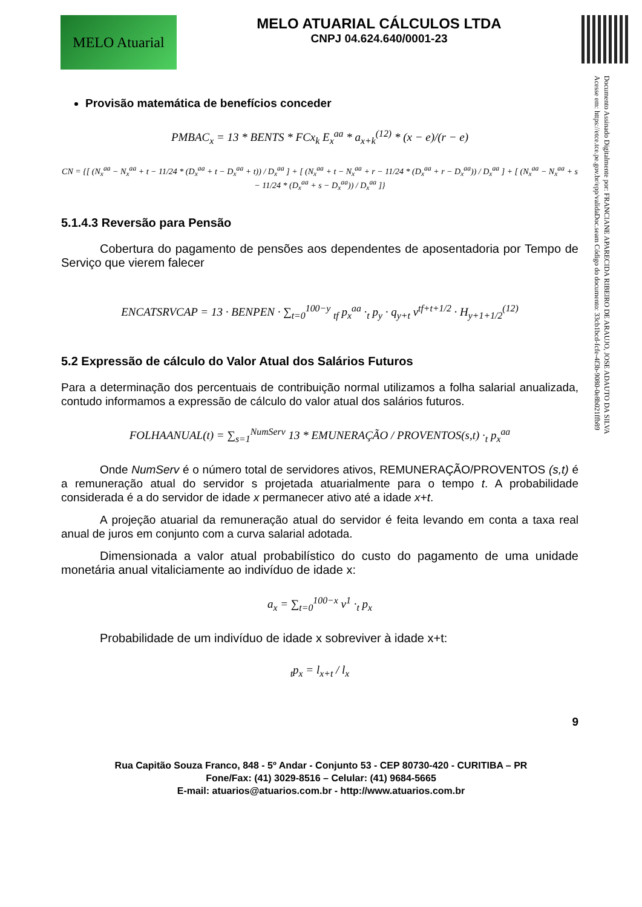MELO Atuarial
MELO ATUARIAL CÁLCULOS LTDA
CNPJ 04.624.640/0001-23
Documento Assinado Digitalmente por: FRANCIANE APARECIDA RIBEIRO DE ARAUJO, JOSE ADAUTO DA SILVA
Acesse em: https://etce.tce.pe.gov.br/epp/validaDoc.seam Código do documento: 33cb1bcd-fcfe-4f3b-9080-0e8b021ffb89
Provisão matemática de benefícios conceder
PMBAC<sub>x</sub> = 13 * BENTS * FCx<sub>k</sub> E<sub>x</sub><sup>aa</sup> * a<sub>x+k</sub><sup>(12)</sup> * (x − e)/(r − e)
CN = {[ (N<sub>x</sub><sup>aa</sup> − N<sub>x</sub><sup>aa</sup> + t − 11/24 * (D<sub>x</sub><sup>aa</sup> + t − D<sub>x</sub><sup>aa</sup> + t)) / D<sub>x</sub><sup>aa</sup> ] + [ (N<sub>x</sub><sup>aa</sup> + t − N<sub>x</sub><sup>aa</sup> + r − 11/24 * (D<sub>x</sub><sup>aa</sup> + r − D<sub>x</sub><sup>aa</sup>)) / D<sub>x</sub><sup>aa</sup> ] + [ (N<sub>x</sub><sup>aa</sup> − N<sub>x</sub><sup>aa</sup> + s − 11/24 * (D<sub>x</sub><sup>aa</sup> + s − D<sub>x</sub><sup>aa</sup>)) / D<sub>x</sub><sup>aa</sup> ]}
5.1.4.3 Reversão para Pensão
Cobertura do pagamento de pensões aos dependentes de aposentadoria por Tempo de Serviço que vierem falecer
ENCATSRVCAP = 13 · BENPEN · ∑<sub>t=0</sub><sup>100−y</sup> <sub>tf</sub> p<sub>x</sub><sup>aa</sup> ·<sub>t</sub> p<sub>y</sub> · q<sub>y+t</sub> v<sup>tf+t+1/2</sup> · H<sub>y+1+1/2</sub><sup>(12)</sup>
5.2 Expressão de cálculo do Valor Atual dos Salários Futuros
Para a determinação dos percentuais de contribuição normal utilizamos a folha salarial anualizada, contudo informamos a expressão de cálculo do valor atual dos salários futuros.
FOLHAANUAL(t) = ∑<sub>s=1</sub><sup>NumServ</sup> 13 * EMUNERAÇÃO / PROVENTOS(s,t) ·<sub>t</sub> p<sub>x</sub><sup>aa</sup>
Onde NumServ é o número total de servidores ativos, REMUNERAÇÃO/PROVENTOS (s,t) é a remuneração atual do servidor s projetada atuarialmente para o tempo t. A probabilidade considerada é a do servidor de idade x permanecer ativo até a idade x+t.
A projeção atuarial da remuneração atual do servidor é feita levando em conta a taxa real anual de juros em conjunto com a curva salarial adotada.
Dimensionada a valor atual probabilístico do custo do pagamento de uma unidade monetária anual vitaliciamente ao indivíduo de idade x:
a<sub>x</sub> = ∑<sub>t=0</sub><sup>100−x</sup> v<sup>1</sup> ·<sub>t</sub> p<sub>x</sub>
Probabilidade de um indivíduo de idade x sobreviver à idade x+t:
<sub>t</sub>p<sub>x</sub> = l<sub>x+t</sub> / l<sub>x</sub>
9
Rua Capitão Souza Franco, 848 - 5º Andar - Conjunto 53 - CEP 80730-420 - CURITIBA – PR
Fone/Fax: (41) 3029-8516 – Celular: (41) 9684-5665
E-mail: atuarios@atuarios.com.br - http://www.atuarios.com.br